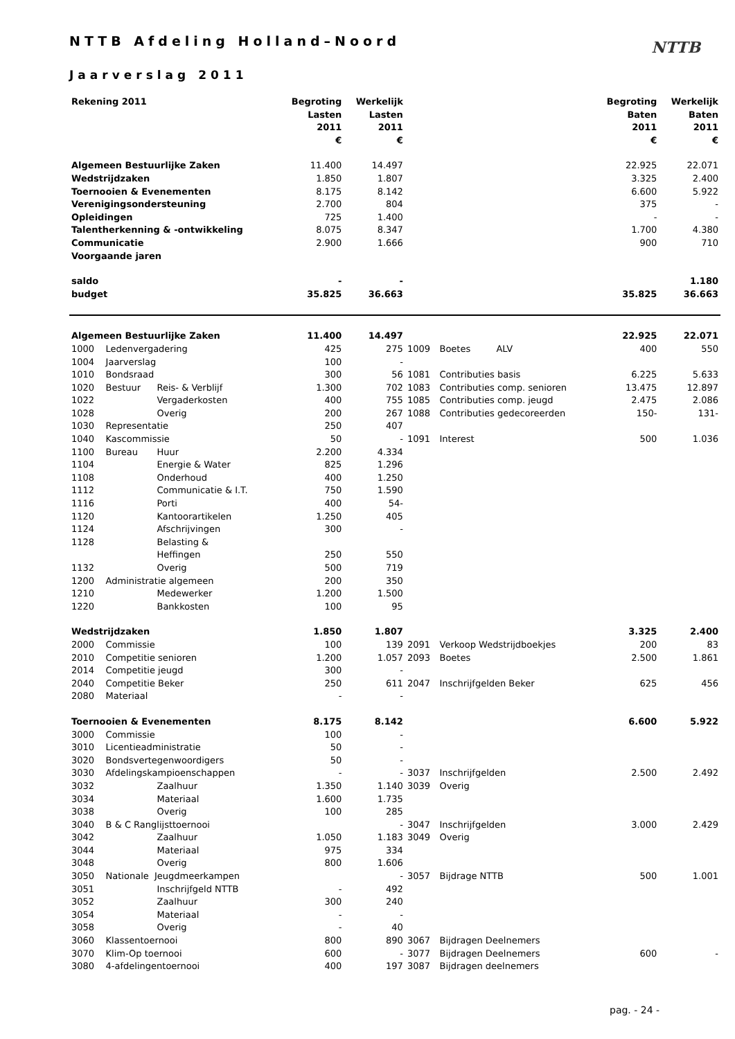NTTB
NTTB Afdeling Holland–Noord
Jaarverslag 2011
| Rekening 2011 | | | Begroting Lasten 2011 € | Werkelijk Lasten 2011 € | | | Begroting Baten 2011 € | Werkelijk Baten 2011 € |
| Algemeen Bestuurlijke Zaken | | | 11.400 | 14.497 | | | 22.925 | 22.071 |
| Wedstrijdzaken | | | 1.850 | 1.807 | | | 3.325 | 2.400 |
| Toernooien & Evenementen | | | 8.175 | 8.142 | | | 6.600 | 5.922 |
| Verenigingsondersteuning | | | 2.700 | 804 | | | 375 | - |
| Opleidingen | | | 725 | 1.400 | | | - | - |
| Talentherkenning & -ontwikkeling | | | 8.075 | 8.347 | | | 1.700 | 4.380 |
| Communicatie | | | 2.900 | 1.666 | | | 900 | 710 |
| Voorgaande jaren | | | | | | | | |
| saldo | | | - | - | | | | 1.180 |
| budget | | | 35.825 | 36.663 | | | 35.825 | 36.663 |
| Algemeen Bestuurlijke Zaken | | | 11.400 | 14.497 | | | 22.925 | 22.071 |
| 1000 | Ledenvergadering | | 425 | 275 | 1009 | Boetes ALV | 400 | 550 |
| 1004 | Jaarverslag | | 100 | - | | | | |
| 1010 | Bondsraad | | 300 | 56 | 1081 | Contributies basis | 6.225 | 5.633 |
| 1020 | Bestuur | Reis- & Verblijf | 1.300 | 702 | 1083 | Contributies comp. senioren | 13.475 | 12.897 |
| 1022 | | Vergaderkosten | 400 | 755 | 1085 | Contributies comp. jeugd | 2.475 | 2.086 |
| 1028 | | Overig | 200 | 267 | 1088 | Contributies gedecoreerden | 150- | 131- |
| 1030 | Representatie | | 250 | 407 | | | | |
| 1040 | Kascommissie | | 50 | - | 1091 | Interest | 500 | 1.036 |
| 1100 | Bureau | Huur | 2.200 | 4.334 | | | | |
| 1104 | | Energie & Water | 825 | 1.296 | | | | |
| 1108 | | Onderhoud | 400 | 1.250 | | | | |
| 1112 | | Communicatie & I.T. | 750 | 1.590 | | | | |
| 1116 | | Porti | 400 | 54- | | | | |
| 1120 | | Kantoorartikelen | 1.250 | 405 | | | | |
| 1124 | | Afschrijvingen | 300 | - | | | | |
| 1128 | | Belasting & Heffingen | 250 | 550 | | | | |
| 1132 | | Overig | 500 | 719 | | | | |
| 1200 | Administratie algemeen | | 200 | 350 | | | | |
| 1210 | | Medewerker | 1.200 | 1.500 | | | | |
| 1220 | | Bankkosten | 100 | 95 | | | | |
| Wedstrijdzaken | | | 1.850 | 1.807 | | | 3.325 | 2.400 |
| 2000 | Commissie | | 100 | 139 | 2091 | Verkoop Wedstrijdboekjes | 200 | 83 |
| 2010 | Competitie senioren | | 1.200 | 1.057 | 2093 | Boetes | 2.500 | 1.861 |
| 2014 | Competitie jeugd | | 300 | - | | | | |
| 2040 | Competitie Beker | | 250 | 611 | 2047 | Inschrijfgelden Beker | 625 | 456 |
| 2080 | Materiaal | | - | - | | | | |
| Toernooien & Evenementen | | | 8.175 | 8.142 | | | 6.600 | 5.922 |
| 3000 | Commissie | | 100 | - | | | | |
| 3010 | Licentieadministratie | | 50 | - | | | | |
| 3020 | Bondsvertegenwoordigers | | 50 | - | | | | |
| 3030 | Afdelingskampioenschappen | | - | - | 3037 | Inschrijfgelden | 2.500 | 2.492 |
| 3032 | | Zaalhuur | 1.350 | 1.140 | 3039 | Overig | | |
| 3034 | | Materiaal | 1.600 | 1.735 | | | | |
| 3038 | | Overig | 100 | 285 | | | | |
| 3040 | B & C Ranglijsttoernooi | | | - | 3047 | Inschrijfgelden | 3.000 | 2.429 |
| 3042 | | Zaalhuur | 1.050 | 1.183 | 3049 | Overig | | |
| 3044 | | Materiaal | 975 | 334 | | | | |
| 3048 | | Overig | 800 | 1.606 | | | | |
| 3050 | Nationale Jeugdmeerkampen | | | - | 3057 | Bijdrage NTTB | 500 | 1.001 |
| 3051 | | Inschrijfgeld NTTB | - | 492 | | | | |
| 3052 | | Zaalhuur | 300 | 240 | | | | |
| 3054 | | Materiaal | - | - | | | | |
| 3058 | | Overig | - | 40 | | | | |
| 3060 | Klassentoernooi | | 800 | 890 | 3067 | Bijdragen Deelnemers | | |
| 3070 | Klim-Op toernooi | | 600 | - | 3077 | Bijdragen Deelnemers | 600 | - |
| 3080 | 4-afdelingentoernooi | | 400 | 197 | 3087 | Bijdragen deelnemers | | |
pag. - 24 -